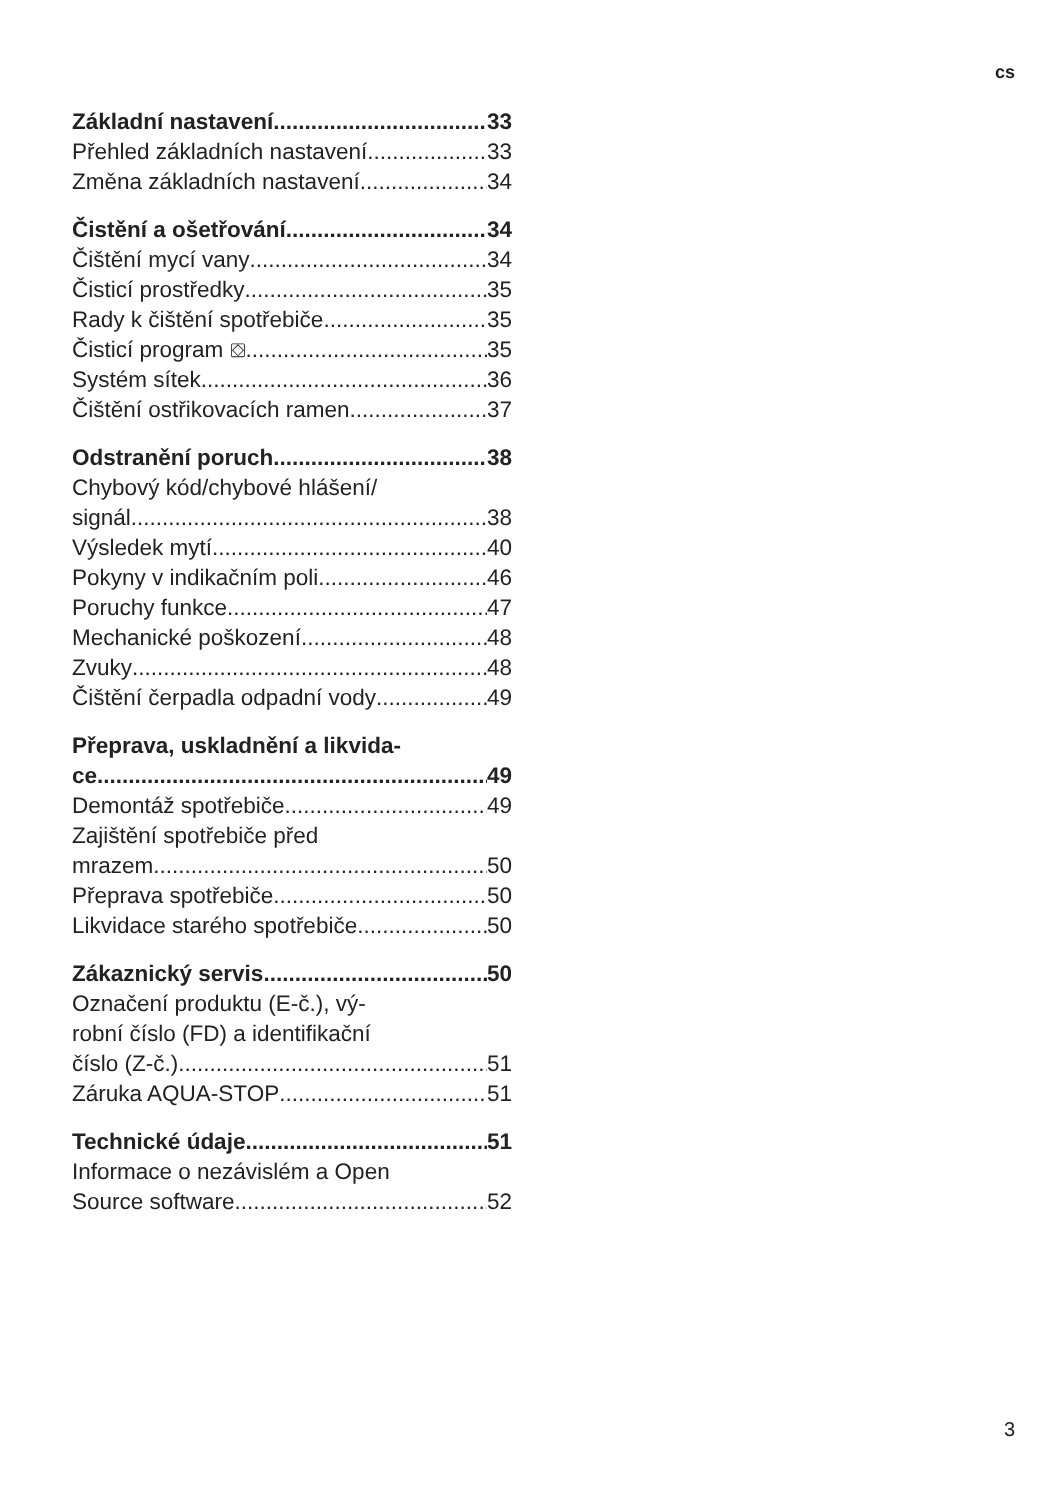cs
Základní nastavení 33
Přehled základních nastavení 33
Změna základních nastavení 34
Čistění a ošetřování 34
Čištění mycí vany 34
Čisticí prostředky 35
Rady k čištění spotřebiče 35
Čisticí program ⛋ 35
Systém sítek 36
Čištění ostřikovacích ramen 37
Odstranění poruch 38
Chybový kód/chybové hlášení/
signál 38
Výsledek mytí 40
Pokyny v indikačním poli 46
Poruchy funkce 47
Mechanické poškození 48
Zvuky 48
Čištění čerpadla odpadní vody 49
Přeprava, uskladnění a likvida-
ce 49
Demontáž spotřebiče 49
Zajištění spotřebiče před
mrazem 50
Přeprava spotřebiče 50
Likvidace starého spotřebiče 50
Zákaznický servis 50
Označení produktu (E-č.), vý-
robní číslo (FD) a identifikační
číslo (Z-č.) 51
Záruka AQUA-STOP 51
Technické údaje 51
Informace o nezávislém a Open
Source software 52
3